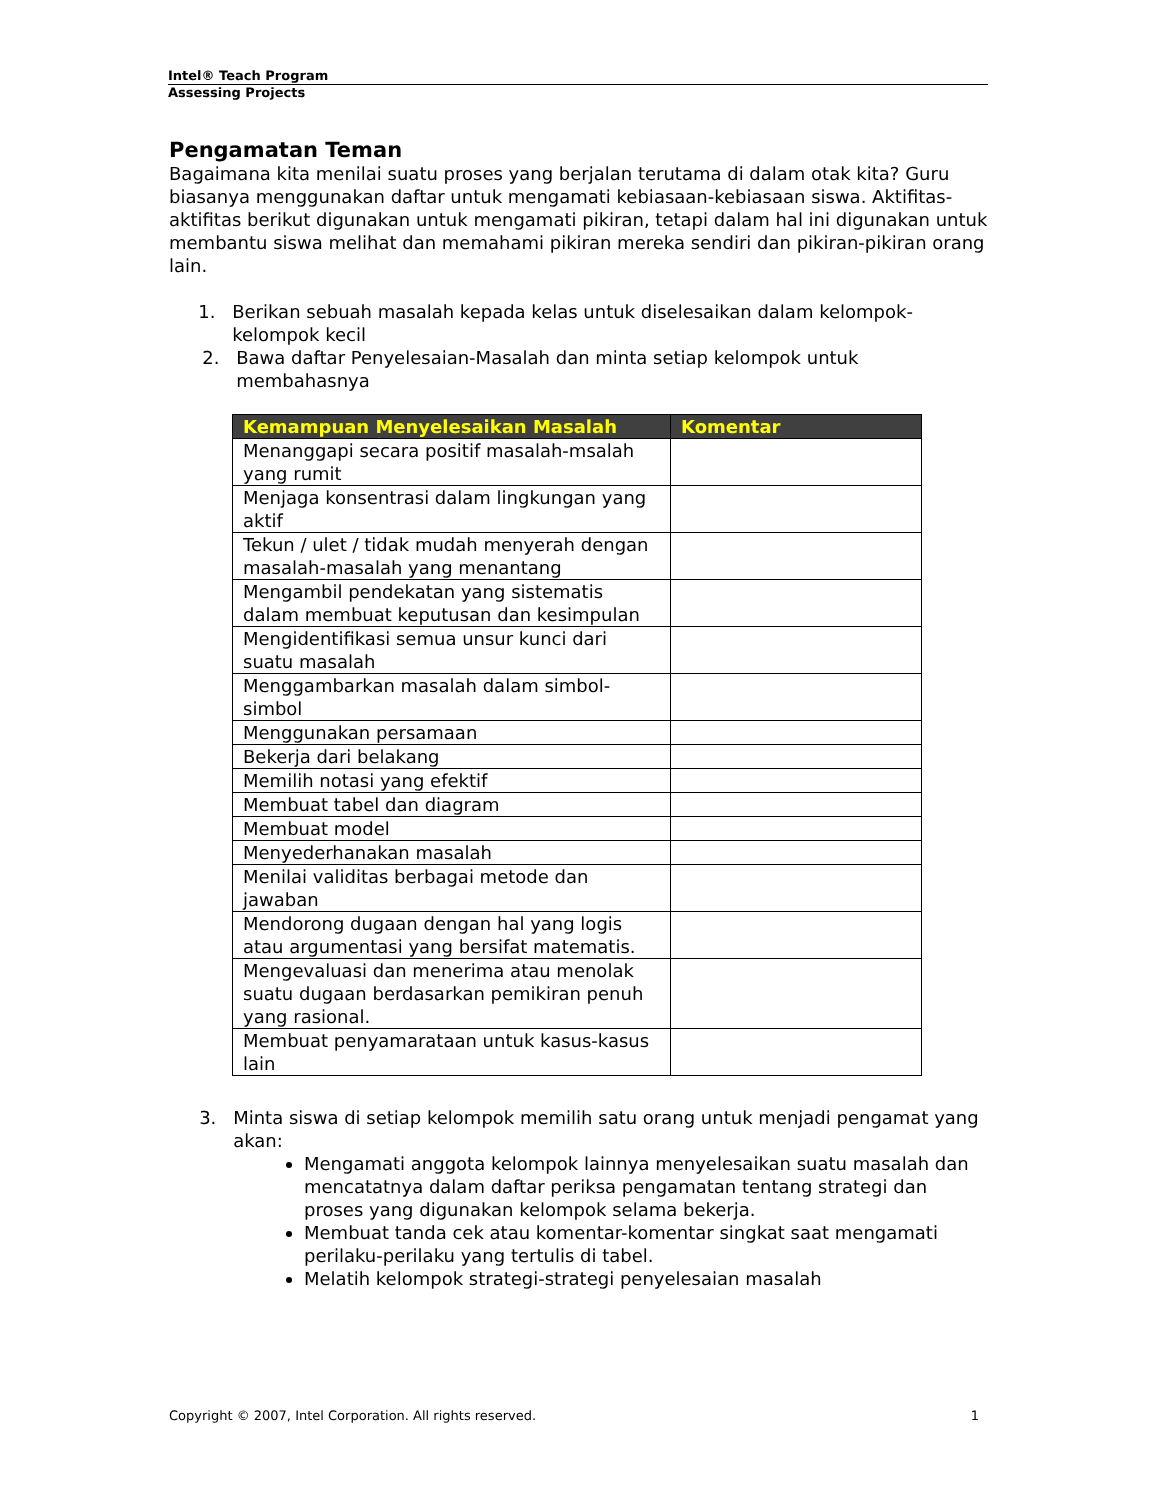Intel® Teach Program
Assessing Projects
Pengamatan Teman
Bagaimana kita menilai suatu proses yang berjalan terutama di dalam otak kita? Guru biasanya menggunakan daftar untuk mengamati kebiasaan-kebiasaan siswa. Aktifitas-aktifitas berikut digunakan untuk mengamati pikiran, tetapi dalam hal ini digunakan untuk membantu siswa melihat dan memahami pikiran mereka sendiri dan pikiran-pikiran orang lain.
1. Berikan sebuah masalah kepada kelas untuk diselesaikan dalam kelompok-kelompok kecil
2. Bawa daftar Penyelesaian-Masalah dan minta setiap kelompok untuk membahasnya
| Kemampuan Menyelesaikan Masalah | Komentar |
| --- | --- |
| Menanggapi secara positif masalah-msalah yang rumit | |
| Menjaga konsentrasi dalam lingkungan yang aktif | |
| Tekun / ulet / tidak mudah menyerah dengan masalah-masalah yang menantang | |
| Mengambil pendekatan yang sistematis dalam membuat keputusan dan kesimpulan | |
| Mengidentifikasi semua unsur kunci dari suatu masalah | |
| Menggambarkan masalah dalam simbol-simbol | |
| Menggunakan persamaan | |
| Bekerja dari belakang | |
| Memilih notasi yang efektif | |
| Membuat tabel dan diagram | |
| Membuat model | |
| Menyederhanakan masalah | |
| Menilai validitas berbagai metode dan jawaban | |
| Mendorong dugaan dengan hal yang logis atau argumentasi yang bersifat matematis. | |
| Mengevaluasi dan menerima atau menolak suatu dugaan berdasarkan pemikiran penuh yang rasional. | |
| Membuat penyamarataan untuk kasus-kasus lain | |
3. Minta siswa di setiap kelompok memilih satu orang untuk menjadi pengamat yang akan:
Mengamati anggota kelompok lainnya menyelesaikan suatu masalah dan mencatatnya dalam daftar periksa pengamatan tentang strategi dan proses yang digunakan kelompok selama bekerja.
Membuat tanda cek atau komentar-komentar singkat saat mengamati perilaku-perilaku yang tertulis di tabel.
Melatih kelompok strategi-strategi penyelesaian masalah
Copyright © 2007, Intel Corporation. All rights reserved. 1